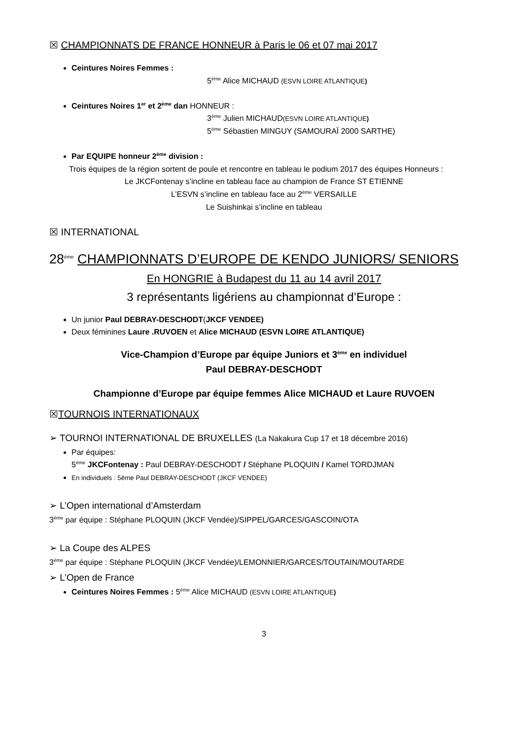☒ CHAMPIONNATS DE FRANCE HONNEUR à Paris le 06 et 07 mai 2017
Ceintures Noires Femmes :
5<sup>ème</sup> Alice MICHAUD (ESVN LOIRE ATLANTIQUE)
Ceintures Noires 1<sup>er</sup> et 2<sup>ème</sup> dan HONNEUR :
3<sup>ème</sup> Julien MICHAUD(ESVN LOIRE ATLANTIQUE)
5<sup>ème</sup> Sébastien MINGUY (SAMOURAÏ 2000 SARTHE)
Par EQUIPE honneur 2<sup>ème</sup> division :
Trois équipes de la région sortent de poule et rencontre en tableau le podium 2017 des équipes Honneurs :
Le JKCFontenay s’incline en tableau face au champion de France ST ETIENNE
L’ESVN s’incline en tableau face au 2<sup>ème</sup> VERSAILLE
Le Suishinkai s’incline en tableau
☒ INTERNATIONAL
28<sup>ème</sup> CHAMPIONNATS D’EUROPE DE KENDO JUNIORS/ SENIORS
En HONGRIE à Budapest du 11 au 14 avril 2017
3 représentants ligériens au championnat d’Europe :
Un junior Paul DEBRAY-DESCHODT(JKCF VENDEE)
Deux féminines Laure .RUVOEN et Alice MICHAUD (ESVN LOIRE ATLANTIQUE)
Vice-Champion d’Europe par équipe Juniors et 3<sup>ème</sup> en individuel
Paul DEBRAY-DESCHODT
Championne d’Europe par équipe femmes Alice MICHAUD et Laure RUVOEN
☒TOURNOIS INTERNATIONAUX
➢ TOURNOI INTERNATIONAL DE BRUXELLES (La Nakakura Cup 17 et 18 décembre 2016)
Par équipes:
5<sup>ème</sup> JKCFontenay : Paul DEBRAY-DESCHODT / Stéphane PLOQUIN / Kamel TORDJMAN
En individuels : 5ème Paul DEBRAY-DESCHODT (JKCF VENDEE)
➢ L’Open international d’Amsterdam
3<sup>ème</sup> par équipe : Stéphane PLOQUIN (JKCF Vendée)/SIPPEL/GARCES/GASCOIN/OTA
➢ La Coupe des ALPES
3<sup>ème</sup> par équipe : Stéphane PLOQUIN (JKCF Vendée)/LEMONNIER/GARCES/TOUTAIN/MOUTARDE
➢ L’Open de France
Ceintures Noires Femmes : 5<sup>ème</sup> Alice MICHAUD (ESVN LOIRE ATLANTIQUE)
3